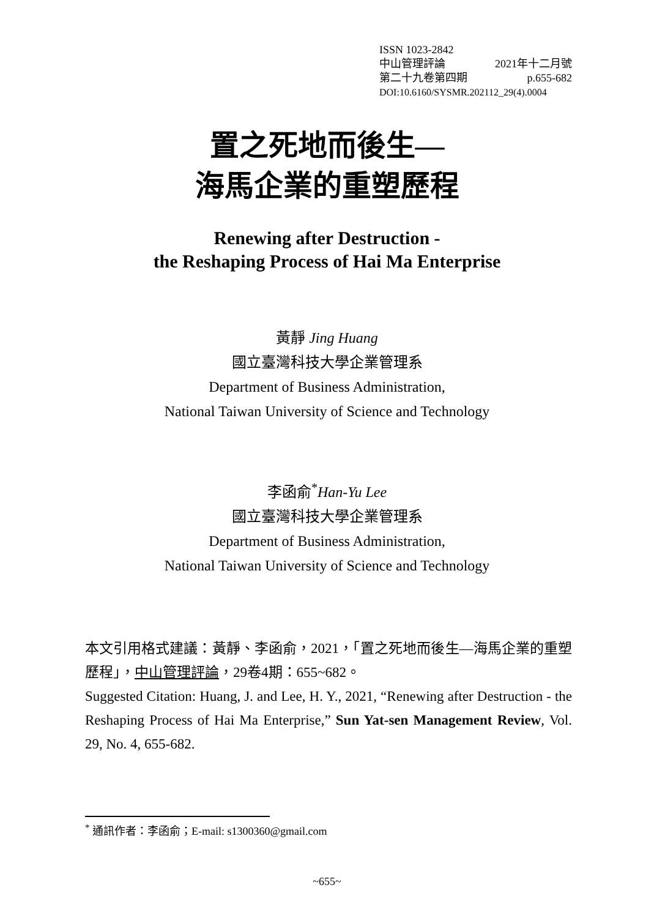ISSN 1023-2842
中山管理評論 2021年十二月號
第二十九卷第四期 p.655-682
DOI:10.6160/SYSMR.202112_29(4).0004
置之死地而後生—
海馬企業的重塑歷程
Renewing after Destruction -
the Reshaping Process of Hai Ma Enterprise
黃靜 Jing Huang
國立臺灣科技大學企業管理系
Department of Business Administration,
National Taiwan University of Science and Technology
李函俞<sup>*</sup>Han-Yu Lee
國立臺灣科技大學企業管理系
Department of Business Administration,
National Taiwan University of Science and Technology
本文引用格式建議：黃靜、李函俞，2021，「置之死地而後生—海馬企業的重塑歷程」，中山管理評論，29卷4期：655~682。
Suggested Citation: Huang, J. and Lee, H. Y., 2021, “Renewing after Destruction - the Reshaping Process of Hai Ma Enterprise,” Sun Yat-sen Management Review, Vol. 29, No. 4, 655-682.
<sup>*</sup> 通訊作者：李函俞；E-mail: s1300360@gmail.com
~655~